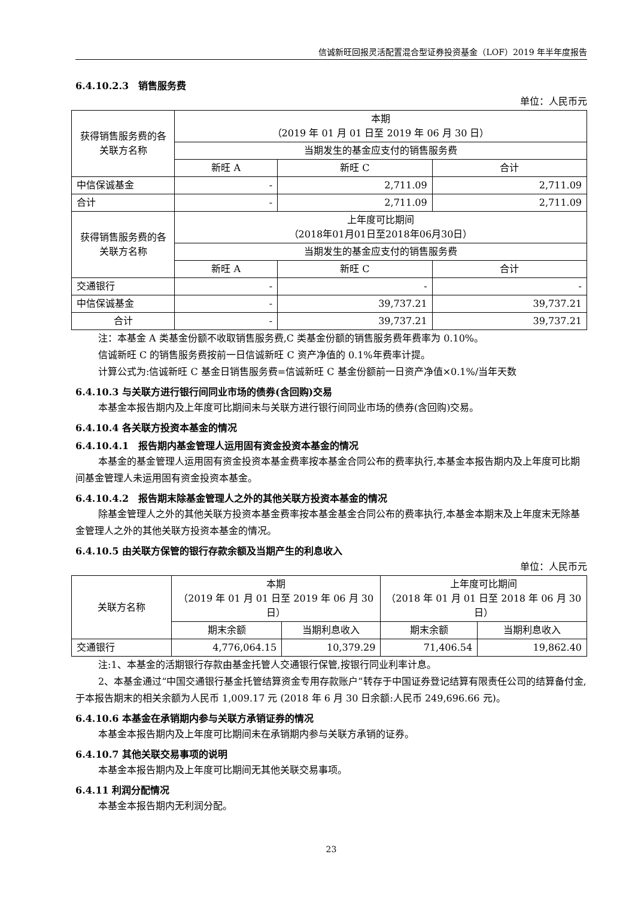信诚新旺回报灵活配置混合型证券投资基金（LOF）2019 年半年度报告
6.4.10.2.3　销售服务费
单位：人民币元
| 获得销售服务费的各关联方名称 | 本期 （2019 年 01 月 01 日至 2019 年 06 月 30 日） | | |
| | 当期发生的基金应支付的销售服务费 | | |
| | 新旺 A | 新旺 C | 合计 |
| 中信保诚基金 | - | 2,711.09 | 2,711.09 |
| 合计 | - | 2,711.09 | 2,711.09 |
| 获得销售服务费的各关联方名称 | 上年度可比期间 （2018年01月01日至2018年06月30日） | | |
| | 当期发生的基金应支付的销售服务费 | | |
| | 新旺 A | 新旺 C | 合计 |
| 交通银行 | - | - | - |
| 中信保诚基金 | - | 39,737.21 | 39,737.21 |
| 合计 | - | 39,737.21 | 39,737.21 |
注：本基金 A 类基金份额不收取销售服务费,C 类基金份额的销售服务费年费率为 0.10%。
信诚新旺 C 的销售服务费按前一日信诚新旺 C 资产净值的 0.1%年费率计提。
计算公式为:信诚新旺 C 基金日销售服务费=信诚新旺 C 基金份额前一日资产净值×0.1%/当年天数
6.4.10.3 与关联方进行银行间同业市场的债券(含回购)交易
本基金本报告期内及上年度可比期间未与关联方进行银行间同业市场的债券(含回购)交易。
6.4.10.4 各关联方投资本基金的情况
6.4.10.4.1　报告期内基金管理人运用固有资金投资本基金的情况
本基金的基金管理人运用固有资金投资本基金费率按本基金合同公布的费率执行,本基金本报告期内及上年度可比期间基金管理人未运用固有资金投资本基金。
6.4.10.4.2　报告期末除基金管理人之外的其他关联方投资本基金的情况
除基金管理人之外的其他关联方投资本基金费率按本基金基金合同公布的费率执行,本基金本期末及上年度末无除基金管理人之外的其他关联方投资本基金的情况。
6.4.10.5 由关联方保管的银行存款余额及当期产生的利息收入
单位：人民币元
| 关联方名称 | 本期 （2019 年 01 月 01 日至 2019 年 06 月 30 日） | | 上年度可比期间 （2018 年 01 月 01 日至 2018 年 06 月 30 日） | |
| | 期末余额 | 当期利息收入 | 期末余额 | 当期利息收入 |
| 交通银行 | 4,776,064.15 | 10,379.29 | 71,406.54 | 19,862.40 |
注:1、本基金的活期银行存款由基金托管人交通银行保管,按银行同业利率计息。
2、本基金通过“中国交通银行基金托管结算资金专用存款账户”转存于中国证券登记结算有限责任公司的结算备付金,于本报告期末的相关余额为人民币 1,009.17 元 (2018 年 6 月 30 日余额:人民币 249,696.66 元)。
6.4.10.6 本基金在承销期内参与关联方承销证券的情况
本基金本报告期内及上年度可比期间未在承销期内参与关联方承销的证券。
6.4.10.7 其他关联交易事项的说明
本基金本报告期内及上年度可比期间无其他关联交易事项。
6.4.11 利润分配情况
本基金本报告期内无利润分配。
23